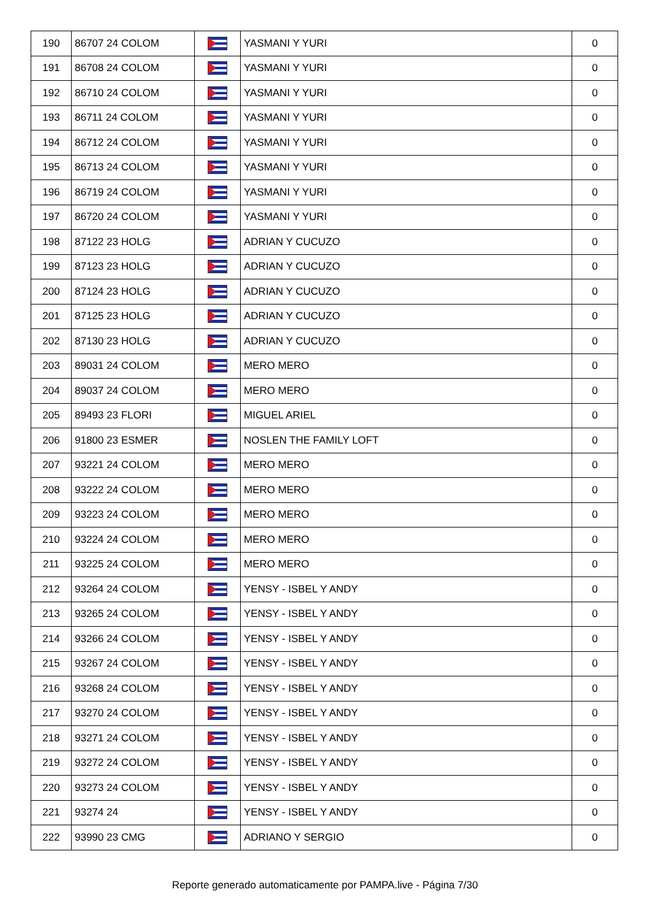| 190 | 86707 24 COLOM | | YASMANI Y YURI | 0 |
| 191 | 86708 24 COLOM | | YASMANI Y YURI | 0 |
| 192 | 86710 24 COLOM | | YASMANI Y YURI | 0 |
| 193 | 86711 24 COLOM | | YASMANI Y YURI | 0 |
| 194 | 86712 24 COLOM | | YASMANI Y YURI | 0 |
| 195 | 86713 24 COLOM | | YASMANI Y YURI | 0 |
| 196 | 86719 24 COLOM | | YASMANI Y YURI | 0 |
| 197 | 86720 24 COLOM | | YASMANI Y YURI | 0 |
| 198 | 87122 23 HOLG | | ADRIAN Y CUCUZO | 0 |
| 199 | 87123 23 HOLG | | ADRIAN Y CUCUZO | 0 |
| 200 | 87124 23 HOLG | | ADRIAN Y CUCUZO | 0 |
| 201 | 87125 23 HOLG | | ADRIAN Y CUCUZO | 0 |
| 202 | 87130 23 HOLG | | ADRIAN Y CUCUZO | 0 |
| 203 | 89031 24 COLOM | | MERO MERO | 0 |
| 204 | 89037 24 COLOM | | MERO MERO | 0 |
| 205 | 89493 23 FLORI | | MIGUEL ARIEL | 0 |
| 206 | 91800 23 ESMER | | NOSLEN THE FAMILY LOFT | 0 |
| 207 | 93221 24 COLOM | | MERO MERO | 0 |
| 208 | 93222 24 COLOM | | MERO MERO | 0 |
| 209 | 93223 24 COLOM | | MERO MERO | 0 |
| 210 | 93224 24 COLOM | | MERO MERO | 0 |
| 211 | 93225 24 COLOM | | MERO MERO | 0 |
| 212 | 93264 24 COLOM | | YENSY - ISBEL Y ANDY | 0 |
| 213 | 93265 24 COLOM | | YENSY - ISBEL Y ANDY | 0 |
| 214 | 93266 24 COLOM | | YENSY - ISBEL Y ANDY | 0 |
| 215 | 93267 24 COLOM | | YENSY - ISBEL Y ANDY | 0 |
| 216 | 93268 24 COLOM | | YENSY - ISBEL Y ANDY | 0 |
| 217 | 93270 24 COLOM | | YENSY - ISBEL Y ANDY | 0 |
| 218 | 93271 24 COLOM | | YENSY - ISBEL Y ANDY | 0 |
| 219 | 93272 24 COLOM | | YENSY - ISBEL Y ANDY | 0 |
| 220 | 93273 24 COLOM | | YENSY - ISBEL Y ANDY | 0 |
| 221 | 93274 24 | | YENSY - ISBEL Y ANDY | 0 |
| 222 | 93990 23 CMG | | ADRIANO Y SERGIO | 0 |
Reporte generado automaticamente por PAMPA.live - Página 7/30